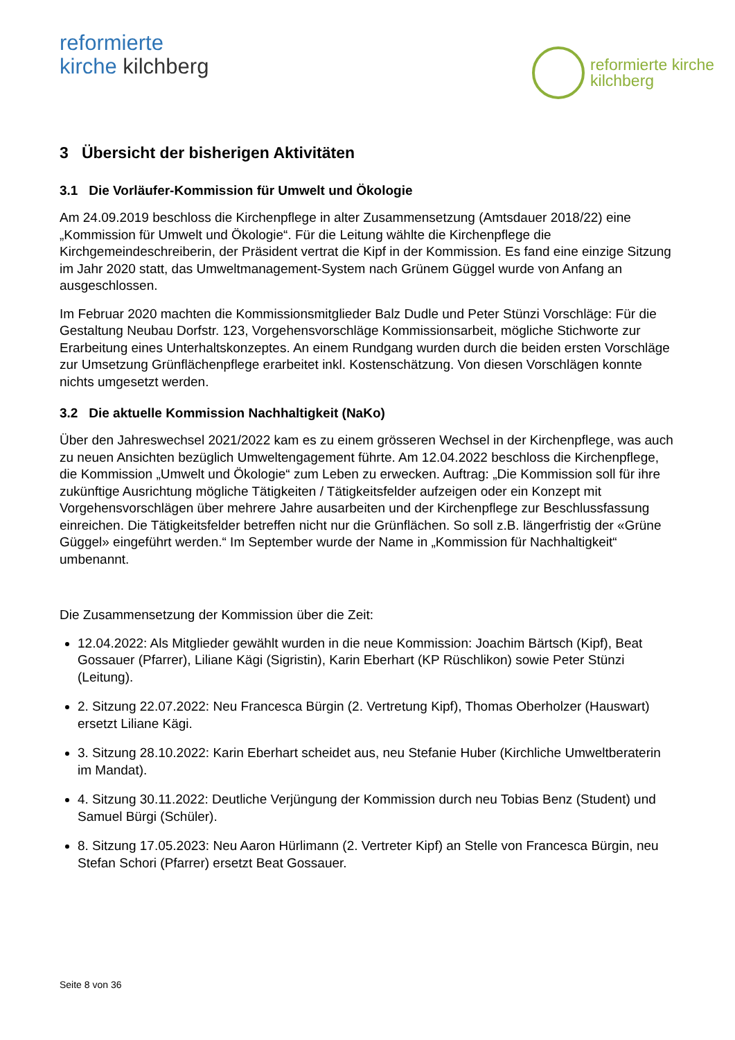reformierte
kirche kilchberg
reformierte kirche
kilchberg
3 Übersicht der bisherigen Aktivitäten
3.1 Die Vorläufer-Kommission für Umwelt und Ökologie
Am 24.09.2019 beschloss die Kirchenpflege in alter Zusammensetzung (Amtsdauer 2018/22) eine „Kommission für Umwelt und Ökologie“. Für die Leitung wählte die Kirchenpflege die Kirchgemeindeschreiberin, der Präsident vertrat die Kipf in der Kommission. Es fand eine einzige Sitzung im Jahr 2020 statt, das Umweltmanagement-System nach Grünem Güggel wurde von Anfang an ausgeschlossen.
Im Februar 2020 machten die Kommissionsmitglieder Balz Dudle und Peter Stünzi Vorschläge: Für die Gestaltung Neubau Dorfstr. 123, Vorgehensvorschläge Kommissionsarbeit, mögliche Stichworte zur Erarbeitung eines Unterhaltskonzeptes. An einem Rundgang wurden durch die beiden ersten Vorschläge zur Umsetzung Grünflächenpflege erarbeitet inkl. Kostenschätzung. Von diesen Vorschlägen konnte nichts umgesetzt werden.
3.2 Die aktuelle Kommission Nachhaltigkeit (NaKo)
Über den Jahreswechsel 2021/2022 kam es zu einem grösseren Wechsel in der Kirchenpflege, was auch zu neuen Ansichten bezüglich Umweltengagement führte. Am 12.04.2022 beschloss die Kirchenpflege, die Kommission „Umwelt und Ökologie“ zum Leben zu erwecken. Auftrag: „Die Kommission soll für ihre zukünftige Ausrichtung mögliche Tätigkeiten / Tätigkeitsfelder aufzeigen oder ein Konzept mit Vorgehensvorschlägen über mehrere Jahre ausarbeiten und der Kirchenpflege zur Beschlussfassung einreichen. Die Tätigkeitsfelder betreffen nicht nur die Grünflächen. So soll z.B. längerfristig der «Grüne Güggel» eingeführt werden.“ Im September wurde der Name in „Kommission für Nachhaltigkeit“ umbenannt.
Die Zusammensetzung der Kommission über die Zeit:
12.04.2022: Als Mitglieder gewählt wurden in die neue Kommission: Joachim Bärtsch (Kipf), Beat Gossauer (Pfarrer), Liliane Kägi (Sigristin), Karin Eberhart (KP Rüschlikon) sowie Peter Stünzi (Leitung).
2. Sitzung 22.07.2022: Neu Francesca Bürgin (2. Vertretung Kipf), Thomas Oberholzer (Hauswart) ersetzt Liliane Kägi.
3. Sitzung 28.10.2022: Karin Eberhart scheidet aus, neu Stefanie Huber (Kirchliche Umweltberaterin im Mandat).
4. Sitzung 30.11.2022: Deutliche Verjüngung der Kommission durch neu Tobias Benz (Student) und Samuel Bürgi (Schüler).
8. Sitzung 17.05.2023: Neu Aaron Hürlimann (2. Vertreter Kipf) an Stelle von Francesca Bürgin, neu Stefan Schori (Pfarrer) ersetzt Beat Gossauer.
Seite 8 von 36